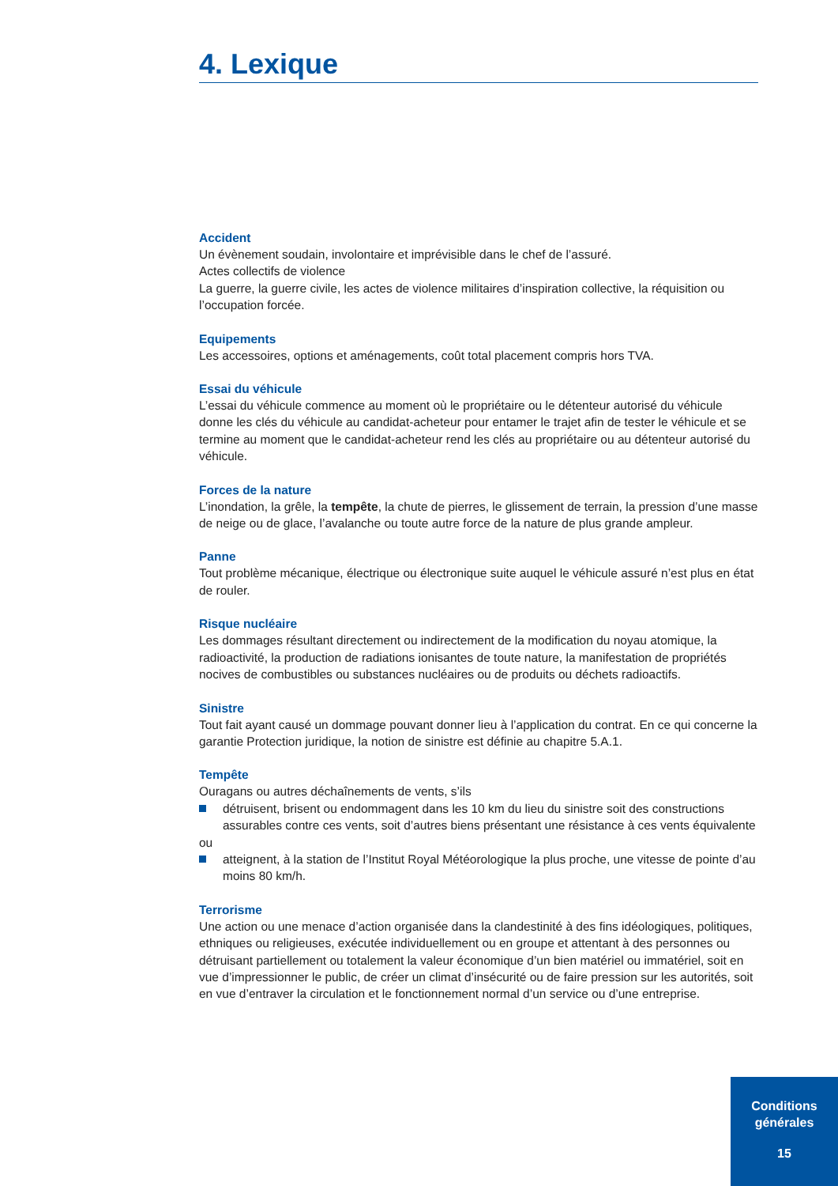4. Lexique
Accident
Un évènement soudain, involontaire et imprévisible dans le chef de l’assuré.
Actes collectifs de violence
La guerre, la guerre civile, les actes de violence militaires d’inspiration collective, la réquisition ou l’occupation forcée.
Equipements
Les accessoires, options et aménagements, coût total placement compris hors TVA.
Essai du véhicule
L’essai du véhicule commence au moment où le propriétaire ou le détenteur autorisé du véhicule donne les clés du véhicule au candidat-acheteur pour entamer le trajet afin de tester le véhicule et se termine au moment que le candidat-acheteur rend les clés au propriétaire ou au détenteur autorisé du véhicule.
Forces de la nature
L’inondation, la grêle, la tempête, la chute de pierres, le glissement de terrain, la pression d’une masse de neige ou de glace, l’avalanche ou toute autre force de la nature de plus grande ampleur.
Panne
Tout problème mécanique, électrique ou électronique suite auquel le véhicule assuré n’est plus en état de rouler.
Risque nucléaire
Les dommages résultant directement ou indirectement de la modification du noyau atomique, la radioactivité, la production de radiations ionisantes de toute nature, la manifestation de propriétés nocives de combustibles ou substances nucléaires ou de produits ou déchets radioactifs.
Sinistre
Tout fait ayant causé un dommage pouvant donner lieu à l’application du contrat. En ce qui concerne la garantie Protection juridique, la notion de sinistre est définie au chapitre 5.A.1.
Tempête
Ouragans ou autres déchaînements de vents, s’ils
détruisent, brisent ou endommagent dans les 10 km du lieu du sinistre soit des constructions assurables contre ces vents, soit d’autres biens présentant une résistance à ces vents équivalente
ou
atteignent, à la station de l’Institut Royal Météorologique la plus proche, une vitesse de pointe d’au moins 80 km/h.
Terrorisme
Une action ou une menace d’action organisée dans la clandestinité à des fins idéologiques, politiques, ethniques ou religieuses, exécutée individuellement ou en groupe et attentant à des personnes ou détruisant partiellement ou totalement la valeur économique d’un bien matériel ou immatériel, soit en vue d’impressionner le public, de créer un climat d’insécurité ou de faire pression sur les autorités, soit en vue d’entraver la circulation et le fonctionnement normal d’un service ou d’une entreprise.
Conditions
générales
15